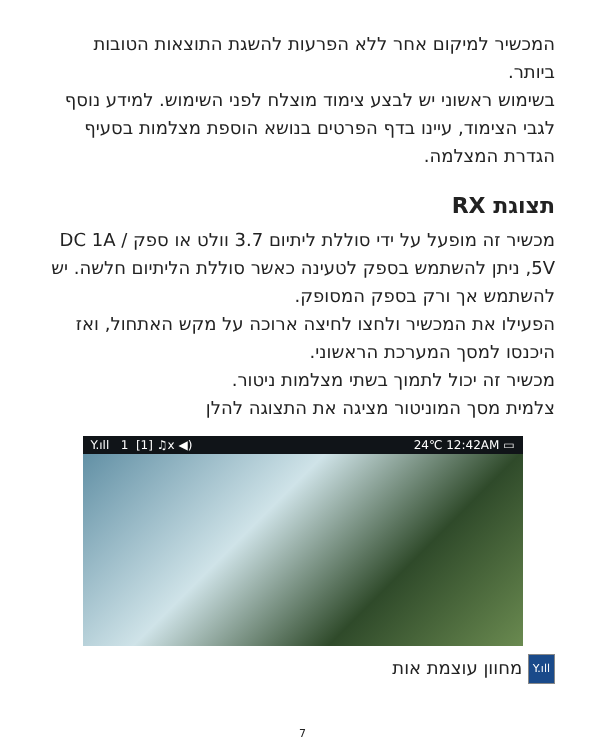המכשיר למיקום אחר ללא הפרעות להשגת התוצאות הטובות ביותר.
בשימוש ראשוני יש לבצע צימוד מוצלח לפני השימוש. למידע נוסף לגבי הצימוד, עיינו בדף הפרטים בנושא הוספת מצלמות בסעיף הגדרת המצלמה.
תצוגת RX
מכשיר זה מופעל על ידי סוללת ליתיום 3.7 וולט או ספק DC 1A / 5V, ניתן להשתמש בספק לטעינה כאשר סוללת הליתיום חלשה. יש להשתמש אך ורק בספק המסופק.
הפעילו את המכשיר ולחצו לחיצה ארוכה על מקש האתחול, ואז היכנסו למסך המערכת הראשוני.
מכשיר זה יכול לתמוך בשתי מצלמות ניטור.
צלמית מסך המוניטור מציגה את התצוגה להלן
Y.ıll 1 [1] ♫x ◀) 24℃ 12:42AM ▭
Y.ıll מחוון עוצמת אות
7